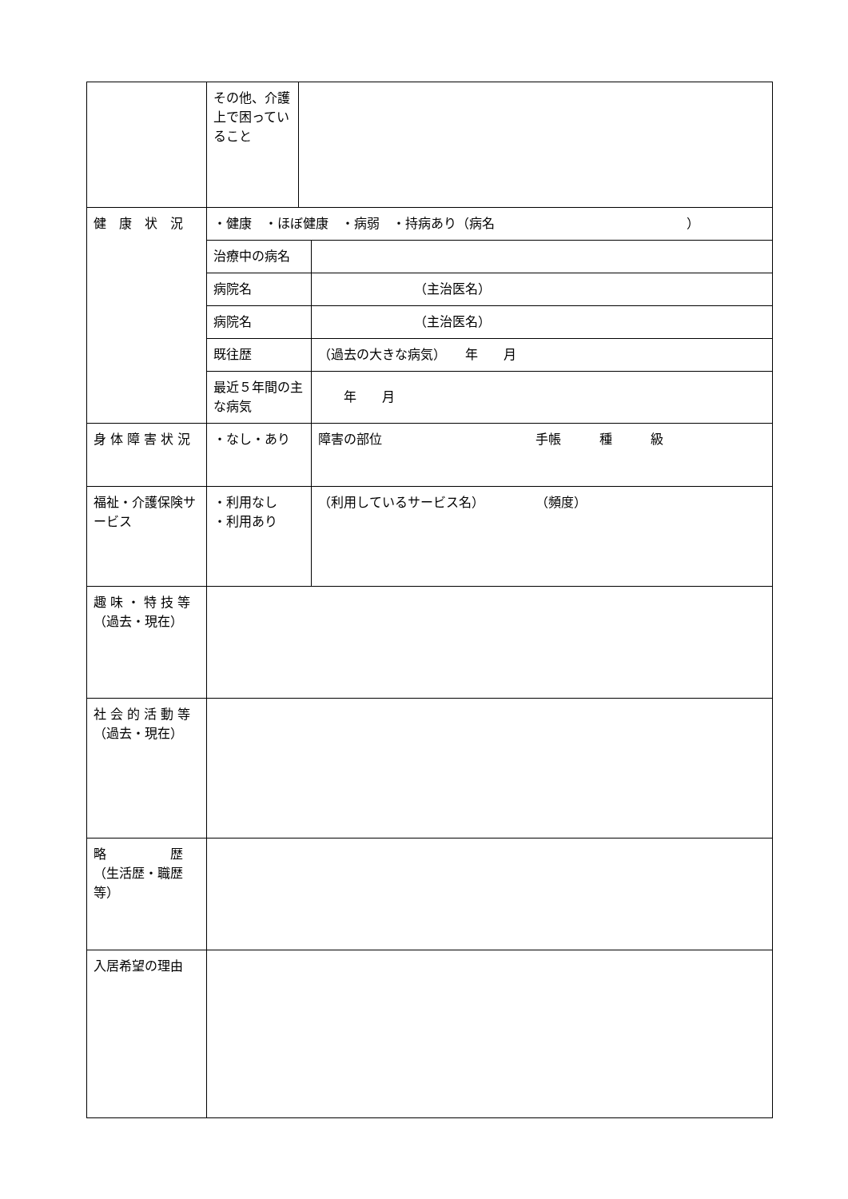| | その他、介護上で困っていること | | |
| 健 康 状 況 | ・健康 ・ほぼ健康 ・病弱 ・持病あり（病名 ） | | |
| | 治療中の病名 | | |
| | 病院名 | | （主治医名） |
| | 病院名 | | （主治医名） |
| | 既往歴 | | （過去の大きな病気） 年 月 |
| | 最近５年間の主な病気 | | 年 月 |
| 身 体 障 害 状 況 | ・なし・あり | | 障害の部位 手帳 種 級 |
| 福祉・介護保険サービス | ・利用なし ・利用あり | | （利用しているサービス名） （頻度） |
| 趣 味 ・ 特 技 等 （過去・現在） | | | |
| 社 会 的 活 動 等 （過去・現在） | | | |
| 略 歴 （生活歴・職歴等） | | | |
| 入居希望の理由 | | | |